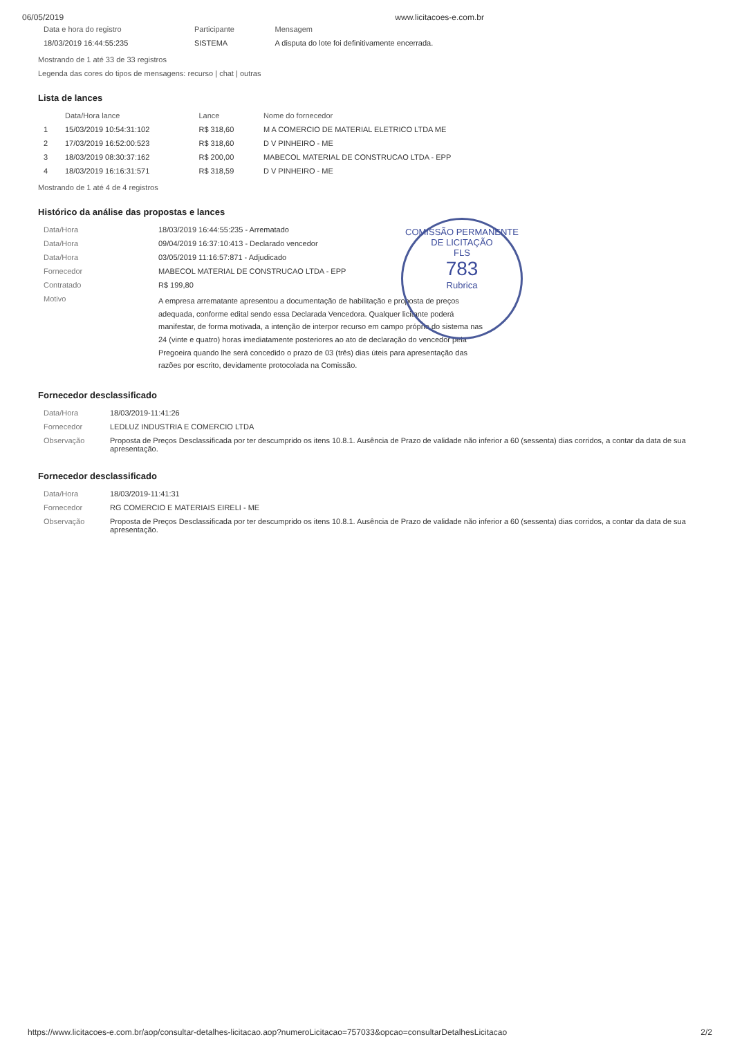06/05/2019 www.licitacoes-e.com.br
| Data e hora do registro | Participante | Mensagem |
| --- | --- | --- |
| 18/03/2019 16:44:55:235 | SISTEMA | A disputa do lote foi definitivamente encerrada. |
Mostrando de 1 até 33 de 33 registros
Legenda das cores do tipos de mensagens: recurso | chat | outras
Lista de lances
| | Data/Hora lance | Lance | Nome do fornecedor |
| --- | --- | --- | --- |
| 1 | 15/03/2019 10:54:31:102 | R$ 318,60 | M A COMERCIO DE MATERIAL ELETRICO LTDA ME |
| 2 | 17/03/2019 16:52:00:523 | R$ 318,60 | D V PINHEIRO - ME |
| 3 | 18/03/2019 08:30:37:162 | R$ 200,00 | MABECOL MATERIAL DE CONSTRUCAO LTDA - EPP |
| 4 | 18/03/2019 16:16:31:571 | R$ 318,59 | D V PINHEIRO - ME |
Mostrando de 1 até 4 de 4 registros
Histórico da análise das propostas e lances
| Data/Hora | 18/03/2019 16:44:55:235 - Arrematado |
| Data/Hora | 09/04/2019 16:37:10:413 - Declarado vencedor |
| Data/Hora | 03/05/2019 11:16:57:871 - Adjudicado |
| Fornecedor | MABECOL MATERIAL DE CONSTRUCAO LTDA - EPP |
| Contratado | R$ 199,80 |
| Motivo | A empresa arrematante apresentou a documentação de habilitação e proposta de preços adequada, conforme edital sendo essa Declarada Vencedora. Qualquer licitante poderá manifestar, de forma motivada, a intenção de interpor recurso em campo próprio do sistema nas 24 (vinte e quatro) horas imediatamente posteriores ao ato de declaração do vencedor pela Pregoeira quando lhe será concedido o prazo de 03 (três) dias úteis para apresentação das razões por escrito, devidamente protocolada na Comissão. |
Fornecedor desclassificado
| Data/Hora | 18/03/2019-11:41:26 |
| Fornecedor | LEDLUZ INDUSTRIA E COMERCIO LTDA |
| Observação | Proposta de Preços Desclassificada por ter descumprido os itens 10.8.1. Ausência de Prazo de validade não inferior a 60 (sessenta) dias corridos, a contar da data de sua apresentação. |
Fornecedor desclassificado
| Data/Hora | 18/03/2019-11:41:31 |
| Fornecedor | RG COMERCIO E MATERIAIS EIRELI - ME |
| Observação | Proposta de Preços Desclassificada por ter descumprido os itens 10.8.1. Ausência de Prazo de validade não inferior a 60 (sessenta) dias corridos, a contar da data de sua apresentação. |
COMISSÃO PERMANENTE DE LICITAÇÃO
FLS
783
Rubrica
https://www.licitacoes-e.com.br/aop/consultar-detalhes-licitacao.aop?numeroLicitacao=757033&opcao=consultarDetalhesLicitacao 2/2